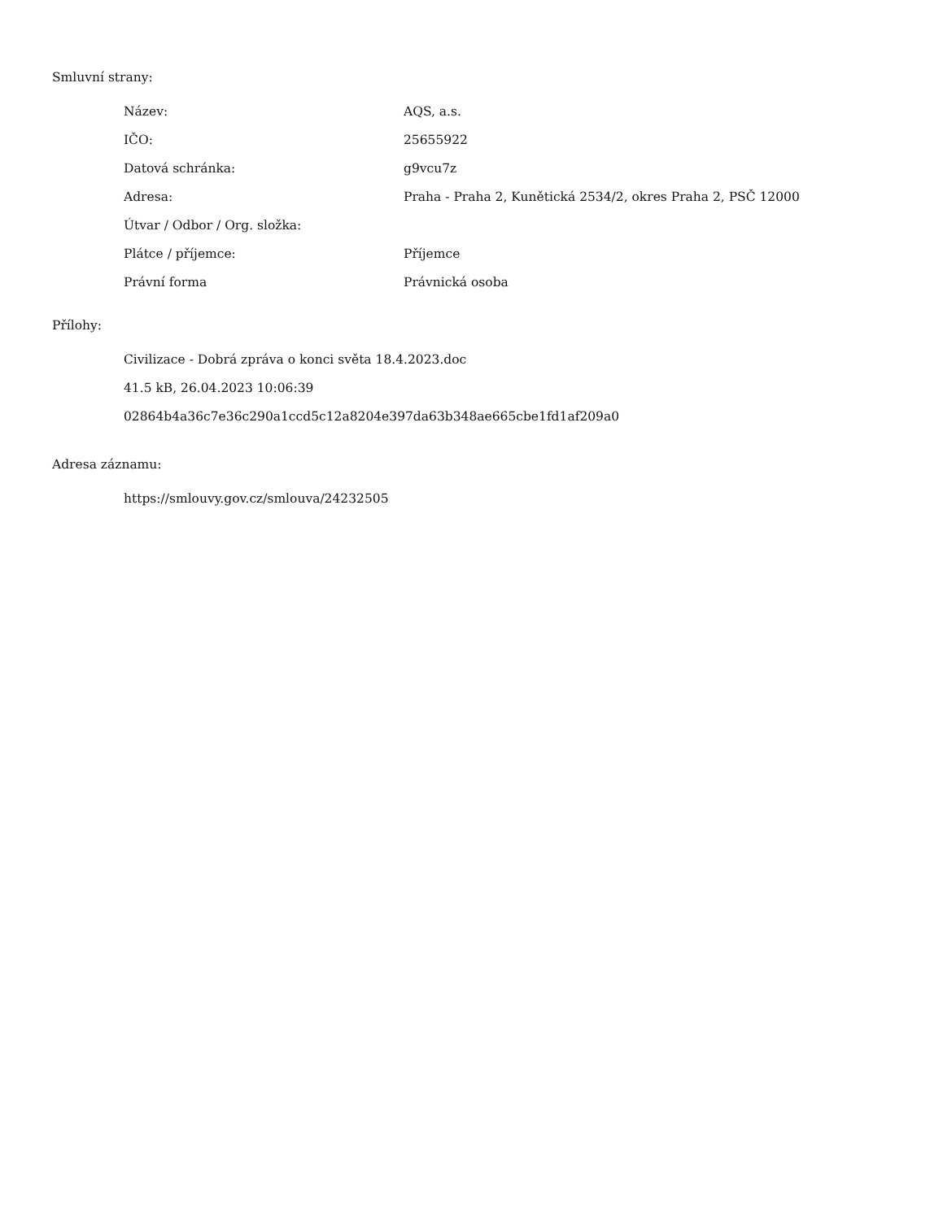Smluvní strany:
| Název: | AQS, a.s. |
| IČO: | 25655922 |
| Datová schránka: | g9vcu7z |
| Adresa: | Praha - Praha 2, Kunětická 2534/2, okres Praha 2, PSČ 12000 |
| Útvar / Odbor / Org. složka: | |
| Plátce / příjemce: | Příjemce |
| Právní forma | Právnická osoba |
Přílohy:
Civilizace - Dobrá zpráva o konci světa 18.4.2023.doc
41.5 kB, 26.04.2023 10:06:39
02864b4a36c7e36c290a1ccd5c12a8204e397da63b348ae665cbe1fd1af209a0
Adresa záznamu:
https://smlouvy.gov.cz/smlouva/24232505